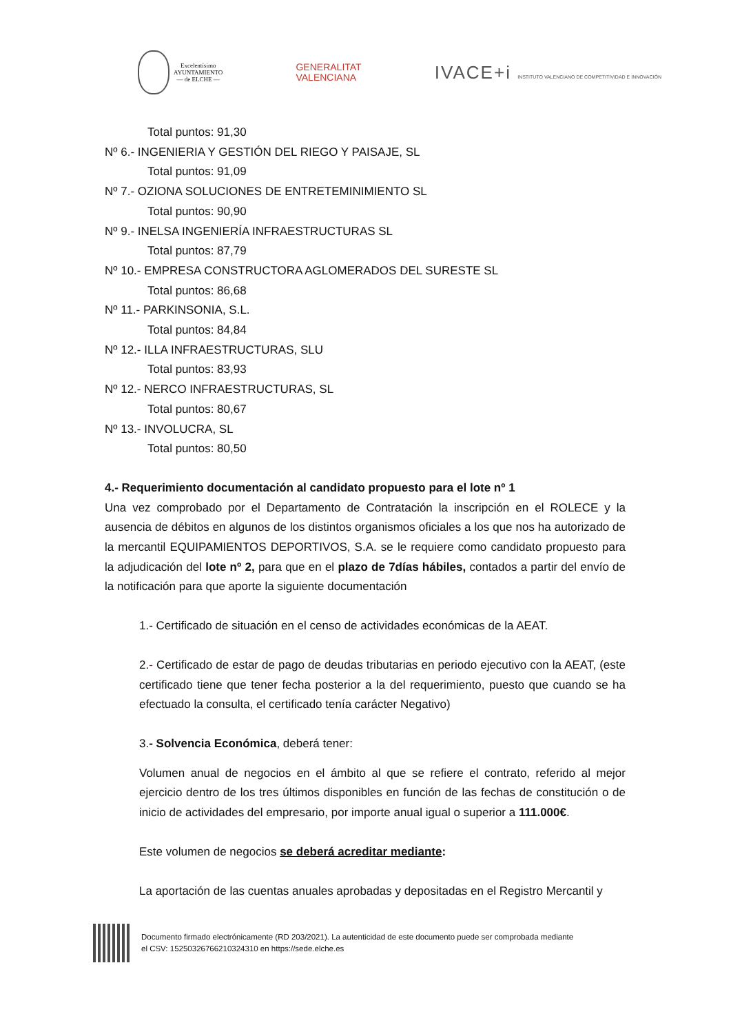Excelentísimo
AYUNTAMIENTO
— de ELCHE —
GENERALITAT
VALENCIANA
IVACE+i INSTITUTO VALENCIANO DE COMPETITIVIDAD E INNOVACIÓN
Total puntos: 91,30
Nº 6.- INGENIERIA Y GESTIÓN DEL RIEGO Y PAISAJE, SL
Total puntos: 91,09
Nº 7.- OZIONA SOLUCIONES DE ENTRETEMINIMIENTO SL
Total puntos: 90,90
Nº 9.- INELSA INGENIERÍA INFRAESTRUCTURAS SL
Total puntos: 87,79
Nº 10.- EMPRESA CONSTRUCTORA AGLOMERADOS DEL SURESTE SL
Total puntos: 86,68
Nº 11.- PARKINSONIA, S.L.
Total puntos: 84,84
Nº 12.- ILLA INFRAESTRUCTURAS, SLU
Total puntos: 83,93
Nº 12.- NERCO INFRAESTRUCTURAS, SL
Total puntos: 80,67
Nº 13.- INVOLUCRA, SL
Total puntos: 80,50
4.- Requerimiento documentación al candidato propuesto para el lote nº 1
Una vez comprobado por el Departamento de Contratación la inscripción en el ROLECE y la ausencia de débitos en algunos de los distintos organismos oficiales a los que nos ha autorizado de la mercantil EQUIPAMIENTOS DEPORTIVOS, S.A. se le requiere como candidato propuesto para la adjudicación del lote nº 2, para que en el plazo de 7días hábiles, contados a partir del envío de la notificación para que aporte la siguiente documentación
1.- Certificado de situación en el censo de actividades económicas de la AEAT.
2.- Certificado de estar de pago de deudas tributarias en periodo ejecutivo con la AEAT, (este certificado tiene que tener fecha posterior a la del requerimiento, puesto que cuando se ha efectuado la consulta, el certificado tenía carácter Negativo)
3.- Solvencia Económica, deberá tener:
Volumen anual de negocios en el ámbito al que se refiere el contrato, referido al mejor ejercicio dentro de los tres últimos disponibles en función de las fechas de constitución o de inicio de actividades del empresario, por importe anual igual o superior a 111.000€.
Este volumen de negocios se deberá acreditar mediante:
La aportación de las cuentas anuales aprobadas y depositadas en el Registro Mercantil y
Documento firmado electrónicamente (RD 203/2021). La autenticidad de este documento puede ser comprobada mediante
el CSV: 15250326766210324310 en https://sede.elche.es